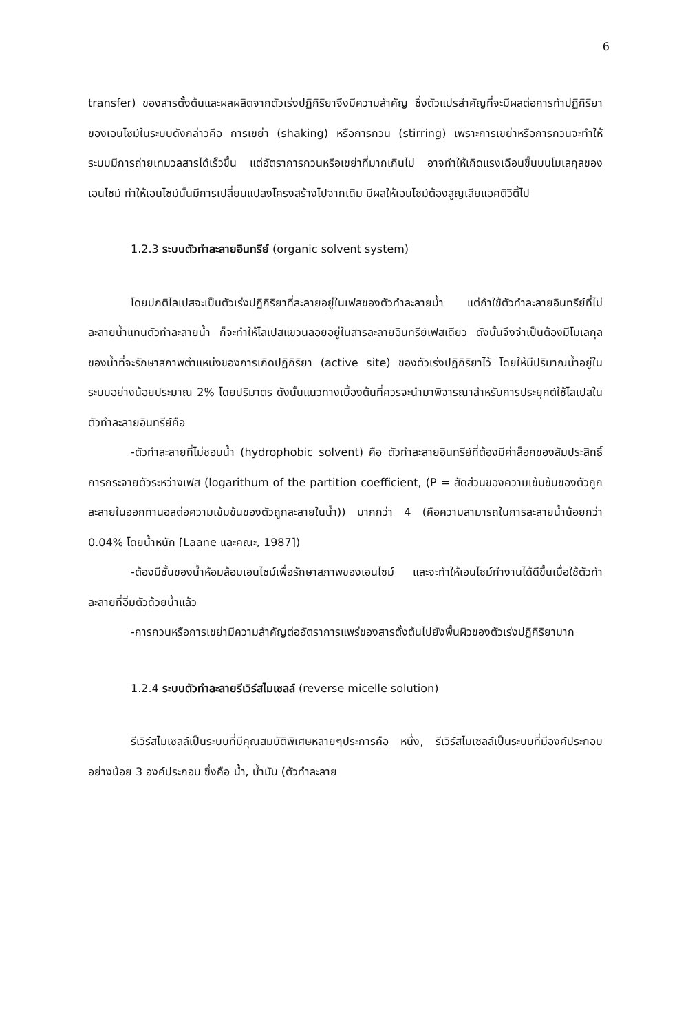6
transfer) ของสารตั้งต้นและผลผลิตจากตัวเร่งปฏิกิริยาจึงมีความสำคัญ ซึ่งตัวแปรสำคัญที่จะมีผลต่อการทำปฏิกิริยาของเอนไซม์ในระบบดังกล่าวคือ การเขย่า (shaking) หรือการกวน (stirring) เพราะการเขย่าหรือการกวนจะทำให้ระบบมีการถ่ายเทมวลสารได้เร็วขึ้น แต่อัตราการกวนหรือเขย่าที่มากเกินไป อาจทำให้เกิดแรงเฉือนขึ้นบนโมเลกุลของเอนไซม์ ทำให้เอนไซม์นั้นมีการเปลี่ยนแปลงโครงสร้างไปจากเดิม มีผลให้เอนไซม์ต้องสูญเสียแอคติวิตี้ไป
1.2.3 ระบบตัวทำละลายอินทรีย์ (organic solvent system)
โดยปกติไลเปสจะเป็นตัวเร่งปฏิกิริยาที่ละลายอยู่ในเฟสของตัวทำละลายน้ำ แต่ถ้าใช้ตัวทำละลายอินทรีย์ที่ไม่ละลายน้ำแทนตัวทำละลายน้ำ ก็จะทำให้ไลเปสแขวนลอยอยู่ในสารละลายอินทรีย์เฟสเดียว ดังนั้นจึงจำเป็นต้องมีโมเลกุลของน้ำที่จะรักษาสภาพตำแหน่งของการเกิดปฏิกิริยา (active site) ของตัวเร่งปฏิกิริยาไว้ โดยให้มีปริมาณน้ำอยู่ในระบบอย่างน้อยประมาณ 2% โดยปริมาตร ดังนั้นแนวทางเบื้องต้นที่ควรจะนำมาพิจารณาสำหรับการประยุกต์ใช้ไลเปสในตัวทำละลายอินทรีย์คือ
-ตัวทำละลายที่ไม่ชอบน้ำ (hydrophobic solvent) คือ ตัวทำละลายอินทรีย์ที่ต้องมีค่าล็อกของสัมประสิทธิ์การกระจายตัวระหว่างเฟส (logarithum of the partition coefficient, (P = สัดส่วนของความเข้มข้นของตัวถูกละลายในออกทานอลต่อความเข้มข้นของตัวถูกละลายในน้ำ)) มากกว่า 4 (คือความสามารถในการละลายน้ำน้อยกว่า 0.04% โดยน้ำหนัก [Laane และคณะ, 1987])
-ต้องมีชั้นของน้ำห้อมล้อมเอนไซม์เพื่อรักษาสภาพของเอนไซม์ และจะทำให้เอนไซม์ทำงานได้ดีขึ้นเมื่อใช้ตัวทำละลายที่อิ่มตัวด้วยน้ำแล้ว
-การกวนหรือการเขย่ามีความสำคัญต่ออัตราการแพร่ของสารตั้งต้นไปยังพื้นผิวของตัวเร่งปฏิกิริยามาก
1.2.4 ระบบตัวทำละลายรีเวิร์สไมเซลล์ (reverse micelle solution)
รีเวิร์สไมเซลล์เป็นระบบที่มีคุณสมบัติพิเศษหลายๆประการคือ หนึ่ง, รีเวิร์สไมเซลล์เป็นระบบที่มีองค์ประกอบอย่างน้อย 3 องค์ประกอบ ซึ่งคือ น้ำ, น้ำมัน (ตัวทำละลาย